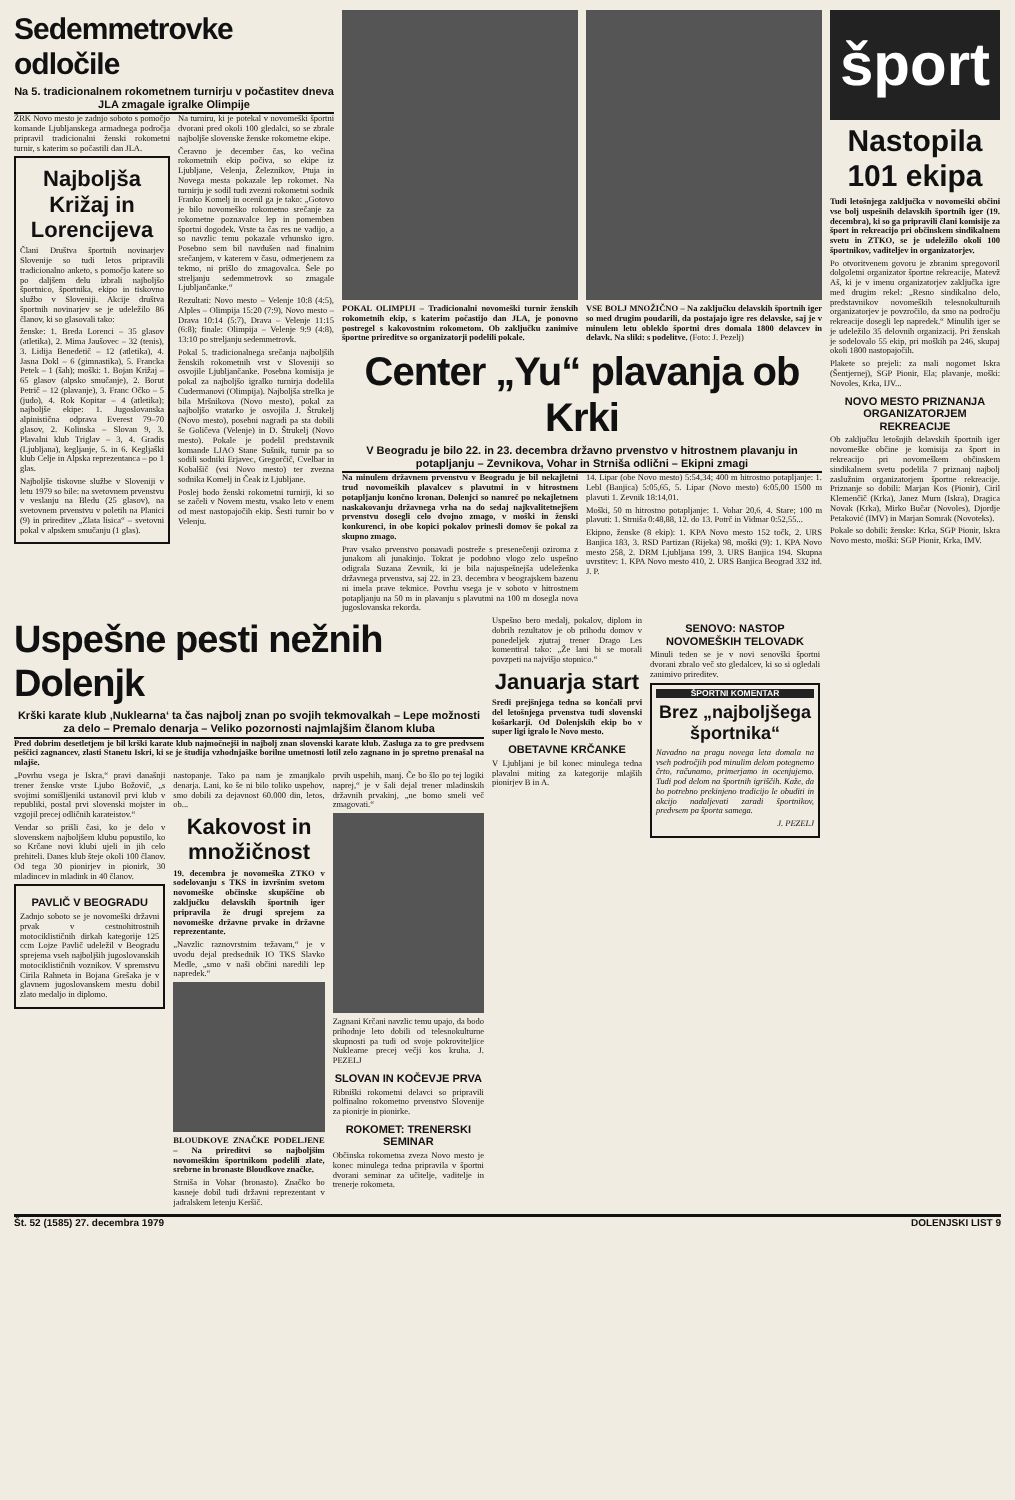Sedemmetrovke odločile
Na 5. tradicionalnem rokometnem turnirju v počastitev dneva JLA zmagale igralke Olimpije
ŽRK Novo mesto je zadnjo soboto s pomočjo komande Ljubljanskega armadnega področja pripravil tradicionalni ženski rokometni turnir, s katerim so počastili dan JLA.
Najboljša Križaj in Lorencijeva
Člani Društva športnih novinarjev Slovenije so tudi letos pripravili tradicionalno anketo, s pomočjo katere so po daljšem delu izbrali najboljšo športnico, športnika, ekipo in tiskovno službo v Sloveniji. Akcije društva športnih novinarjev se je udeležilo 86 članov, ki so glasovali tako:
ženske: 1. Breda Lorenci – 35 glasov (atletika), 2. Mima Jaušovec – 32 (tenis), 3. Lidija Benedetič – 12 (atletika), 4. Jasna Dokl – 6 (gimnastika), 5. Francka Petek – 1 (šah); moški: 1. Bojan Križaj – 65 glasov (alpsko smučanje), 2. Borut Petrič – 12 (plavanje), 3. Franc Očko – 5 (judo), 4. Rok Kopitar – 4 (atletika); najboljše ekipe: 1. Jugoslovanska alpinistična odprava Everest 79–70 glasov, 2. Kolinska – Slovan 9, 3. Plavalni klub Triglav – 3, 4. Gradis (Ljubljana), kegljanje, 5. in 6. Kegljaški klub Celje in Alpska reprezentanca – po 1 glas.
Najboljše tiskovne službe v Sloveniji v letu 1979 so bile: na svetovnem prvenstvu v veslanju na Bledu (25 glasov), na svetovnem prvenstvu v poletih na Planici (9) in prireditev „Zlata lisica“ – svetovni pokal v alpskem smučanju (1 glas).
Na turniru, ki je potekal v novomeški športni dvorani pred okoli 100 gledalci, so se zbrale najboljše slovenske ženske rokometne ekipe.
Čeravno je december čas, ko večina rokometnih ekip počiva, so ekipe iz Ljubljane, Velenja, Železnikov, Ptuja in Novega mesta pokazale lep rokomet. Na turnirju je sodil tudi zvezni rokometni sodnik Franko Komelj in ocenil ga je tako: „Gotovo je bilo novomeško rokometno srečanje za rokometne poznavalce lep in pomemben športni dogodek. Vrste ta čas res ne vadijo, a so navzlic temu pokazale vrhunsko igro. Posebno sem bil navdušen nad finalnim srečanjem, v katerem v času, odmerjenem za tekmo, ni prišlo do zmagovalca. Šele po streljanju sedemmetrovk so zmagale Ljubljančanke.“
Rezultati: Novo mesto – Velenje 10:8 (4:5), Alples – Olimpija 15:20 (7:9), Novo mesto – Drava 10:14 (5:7), Drava – Velenje 11:15 (6:8); finale: Olimpija – Velenje 9:9 (4:8), 13:10 po streljanju sedemmetrovk.
Pokal 5. tradicionalnega srečanja najboljših ženskih rokometnih vrst v Sloveniji so osvojile Ljubljančanke. Posebna komisija je pokal za najboljšo igralko turnirja dodelila Cudermanovi (Olimpija). Najboljša strelka je bila Mršnikova (Novo mesto), pokal za najboljšo vratarko je osvojila J. Štrukelj (Novo mesto), posebni nagradi pa sta dobili še Goličeva (Velenje) in D. Štrukelj (Novo mesto). Pokale je podelil predstavnik komande LJAO Stane Sušnik, turnir pa so sodili sodniki Erjavec, Gregorčič, Cvelbar in Kobalšič (vsi Novo mesto) ter zvezna sodnika Komelj in Čeak iz Ljubljane.
Poslej bodo ženski rokometni turnirji, ki so se začeli v Novem mestu, vsako leto v enem od mest nastopajočih ekip. Šesti turnir bo v Velenju.
POKAL OLIMPIJI – Tradicionalni novomeški turnir ženskih rokometnih ekip, s katerim počastijo dan JLA, je ponovno postregel s kakovostnim rokometom. Ob zaključku zanimive športne prireditve so organizatorji podelili pokale.
VSE BOLJ MNOŽIČNO – Na zaključku delavskih športnih iger so med drugim poudarili, da postajajo igre res delavske, saj je v minulem letu obleklo športni dres domala 1800 delavcev in delavk. Na sliki: s podelitve. (Foto: J. Pezelj)
Center „Yu“ plavanja ob Krki
V Beogradu je bilo 22. in 23. decembra državno prvenstvo v hitrostnem plavanju in potapljanju – Zevnikova, Vohar in Strniša odlični – Ekipni zmagi
Na minulem državnem prvenstvu v Beogradu je bil nekajletni trud novomeških plavalcev s plavutmi in v hitrostnem potapljanju končno kronan. Dolenjci so namreč po nekajletnem naskakovanju državnega vrha na do sedaj najkvalitetnejšem prvenstvu dosegli celo dvojno zmago, v moški in ženski konkurenci, in obe kopici pokalov prinesli domov še pokal za skupno zmago.
Prav vsako prvenstvo ponavadi postreže s presenečenji oziroma z junakom ali junakinjo. Tokrat je podobno vlogo zelo uspešno odigrala Suzana Zevnik, ki je bila najuspešnejša udeleženka državnega prvenstva, saj 22. in 23. decembra v beograjskem bazenu ni imela prave tekmice. Povrhu vsega je v soboto v hitrostnem potapljanju na 50 m in plavanju s plavutmi na 100 m dosegla nova jugoslovanska rekorda.
14. Lipar (obe Novo mesto) 5:54,34; 400 m hitrostno potapljanje: 1. Lebl (Banjica) 5:05,65, 5. Lipar (Novo mesto) 6:05,00 1500 m plavuti 1. Zevnik 18:14,01.
Moški, 50 m hitrostno potapljanje: 1. Vohar 20,6, 4. Stare; 100 m plavuti: 1. Strniša 0:48,88, 12. do 13. Potrč in Vidmar 0:52,55...
Ekipno, ženske (8 ekip): 1. KPA Novo mesto 152 točk, 2. URS Banjica 183, 3. RSD Partizan (Rijeka) 98, moški (9): 1. KPA Novo mesto 258, 2. DRM Ljubljana 199, 3. URS Banjica 194. Skupna uvrstitev: 1. KPA Novo mesto 410, 2. URS Banjica Beograd 332 itd. J. P.
šport
Nastopila 101 ekipa
Tudi letošnjega zaključka v novomeški občini vse bolj uspešnih delavskih športnih iger (19. decembra), ki so ga pripravili člani komisije za šport in rekreacijo pri občinskem sindikalnem svetu in ZTKO, se je udeležilo okoli 100 športnikov, vaditeljev in organizatorjev.
Po otvoritvenem govoru je zbranim spregovoril dolgoletni organizator športne rekreacije, Matevž Aš, ki je v imenu organizatorjev zaključka igre med drugim rekel: „Resno sindikalno delo, predstavnikov novomeških telesnokulturnih organizatorjev je povzročilo, da smo na področju rekreacije dosegli lep napredek.“ Minulih iger se je udeležilo 35 delovnih organizacij. Pri ženskah je sodelovalo 55 ekip, pri moških pa 246, skupaj okoli 1800 nastopajočih.
Plakete so prejeli: za mali nogomet Iskra (Šentjernej), SGP Pionir, Ela; plavanje, moški: Novoles, Krka, IJV...
NOVO MESTO PRIZNANJA ORGANIZATORJEM REKREACIJE
Ob zaključku letošnjih delavskih športnih iger novomeške občine je komisija za šport in rekreacijo pri novomeškem občinskem sindikalnem svetu podelila 7 priznanj najbolj zaslužnim organizatorjem športne rekreacije. Priznanje so dobili: Marjan Kos (Pionir), Ciril Klemenčič (Krka), Janez Murn (Iskra), Dragica Novak (Krka), Mirko Bučar (Novoles), Djordje Petaković (IMV) in Marjan Somrak (Novoteks).
Pokale so dobili: ženske: Krka, SGP Pionir, Iskra Novo mesto, moški: SGP Pionir, Krka, IMV.
Uspešne pesti nežnih Dolenjk
Krški karate klub ‚Nuklearna‘ ta čas najbolj znan po svojih tekmovalkah – Lepe možnosti za delo – Premalo denarja – Veliko pozornosti najmlajšim članom kluba
Pred dobrim desetletjem je bil krški karate klub najmočnejši in najbolj znan slovenski karate klub. Zasluga za to gre predvsem peščici zagnancev, zlasti Stanetu Iskri, ki se je študija vzhodnjaške borilne umetnosti lotil zelo zagnano in jo spretno prenašal na mlajše.
„Povrhu vsega je Iskra,“ pravi današnji trener ženske vrste Ljubo Božovič, „s svojimi somišljeniki ustanovil prvi klub v republiki, postal prvi slovenski mojster in vzgojil precej odličnih karateistov.“
Vendar so prišli časi, ko je delo v slovenskem najboljšem klubu popustilo, ko so Krčane novi klubi ujeli in jih celo prehiteli. Danes klub šteje okoli 100 članov. Od tega 30 pionirjev in pionirk, 30 mladincev in mladink in 40 članov.
PAVLIČ V BEOGRADU
Zadnjo soboto se je novomeški državni prvak v cestnohitrostnih motociklističnih dirkah kategorije 125 ccm Lojze Pavlič udeležil v Beogradu sprejema vseh najboljših jugoslovanskih motociklističnih voznikov. V spremstvu Cirila Rahneta in Bojana Grešaka je v glavnem jugoslovanskem mestu dobil zlato medaljo in diplomo.
nastopanje. Tako pa nam je zmanjkalo denarja. Lani, ko še ni bilo toliko uspehov, smo dobili za dejavnost 60.000 din, letos, ob...
Kakovost in množičnost
19. decembra je novomeška ZTKO v sodelovanju s TKS in izvršnim svetom novomeške občinske skupščine ob zaključku delavskih športnih iger pripravila že drugi sprejem za novomeške državne prvake in državne reprezentante.
„Navzlic raznovrstnim težavam,“ je v uvodu dejal predsednik IO TKS Slavko Medle, „smo v naši občini naredili lep napredek.“
BLOUDKOVE ZNAČKE PODELJENE – Na prireditvi so najboljšim novomeškim športnikom podelili zlate, srebrne in bronaste Bloudkove značke.
Strniša in Vohar (bronasto). Značko bo kasneje dobil tudi državni reprezentant v jadralskem letenju Keršič.
prvih uspehih, manj. Če bo šlo po tej logiki naprej,“ je v šali dejal trener mladinskih državnih prvakinj, „ne bomo smeli več zmagovati.“
Zagnani Krčani navzlic temu upajo, da bodo prihodnje leto dobili od telesnokulturne skupnosti pa tudi od svoje pokroviteljice Nuklearne precej večji kos kruha. J. PEZELJ
SLOVAN IN KOČEVJE PRVA
Ribniški rokometni delavci so pripravili polfinalno rokometno prvenstvo Slovenije za pionirje in pionirke.
ROKOMET: TRENERSKI SEMINAR
Občinska rokometna zveza Novo mesto je konec minulega tedna pripravila v športni dvorani seminar za učitelje, vaditelje in trenerje rokometa.
Uspešno bero medalj, pokalov, diplom in dobrih rezultatov je ob prihodu domov v ponedeljek zjutraj trener Drago Les komentiral tako: „Že lani bi se morali povzpeti na najvišjo stopnico.“
Januarja start
Sredi prejšnjega tedna so končali prvi del letošnjega prvenstva tudi slovenski košarkarji. Od Dolenjskih ekip bo v super ligi igralo le Novo mesto.
OBETAVNE KRČANKE
V Ljubljani je bil konec minulega tedna plavalni miting za kategorije mlajših pionirjev B in A.
SENOVO: NASTOP NOVOMEŠKIH TELOVADK
Minuli teden se je v novi senovški športni dvorani zbralo več sto gledalcev, ki so si ogledali zanimivo prireditev.
ŠPORTNI KOMENTAR
Brez „najboljšega športnika“
Navadno na pragu novega leta domala na vseh področjih pod minulim delom potegnemo črto, računamo, primerjamo in ocenjujemo. Tudi pod delom na športnih igriščih. Kaže, da bo potrebno prekinjeno tradicijo le obuditi in akcijo nadaljevati zaradi športnikov, predvsem pa športa samega.
J. PEZELJ
Št. 52 (1585) 27. decembra 1979 DOLENJSKI LIST 9